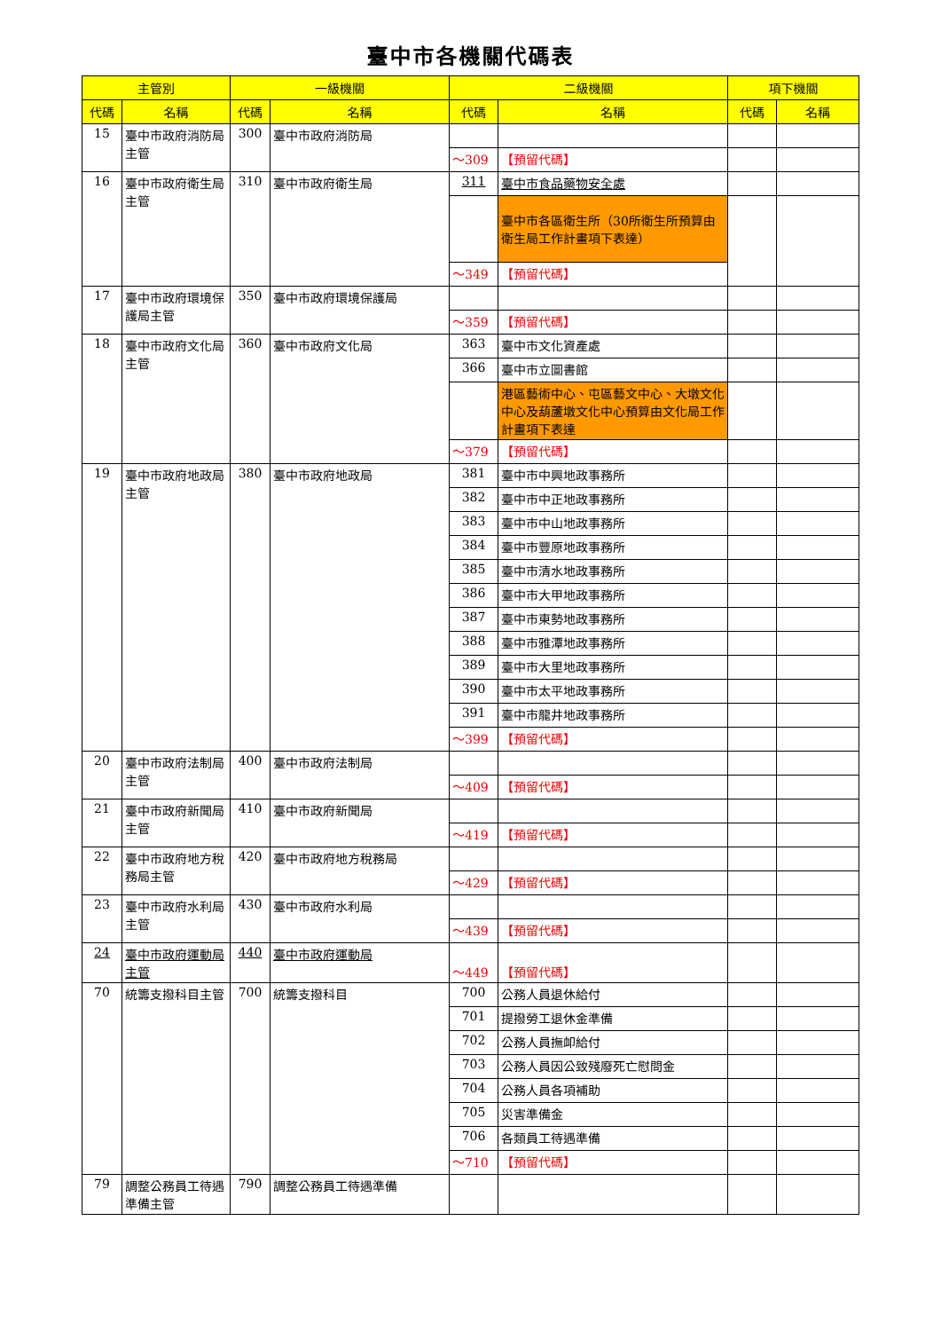臺中市各機關代碼表
| 主管別 | | 一級機關 | | 二級機關 | | 項下機關 | |
| --- | --- | --- | --- | --- | --- | --- | --- |
| 代碼 | 名稱 | 代碼 | 名稱 | 代碼 | 名稱 | 代碼 | 名稱 |
| 15 | 臺中市政府消防局主管 | 300 | 臺中市政府消防局 | | | | |
| | | | | ～309 | 【預留代碼】 | | |
| 16 | 臺中市政府衛生局主管 | 310 | 臺中市政府衛生局 | 311 | 臺中市食品藥物安全處 | | |
| | | | | | 臺中市各區衛生所（30所衛生所預算由衛生局工作計畫項下表達） | | |
| | | | | ～349 | 【預留代碼】 | | |
| 17 | 臺中市政府環境保護局主管 | 350 | 臺中市政府環境保護局 | | | | |
| | | | | ～359 | 【預留代碼】 | | |
| 18 | 臺中市政府文化局主管 | 360 | 臺中市政府文化局 | 363 | 臺中市文化資產處 | | |
| | | | | 366 | 臺中市立圖書館 | | |
| | | | | | 港區藝術中心、屯區藝文中心、大墩文化中心及葫蘆墩文化中心預算由文化局工作計畫項下表達 | | |
| | | | | ～379 | 【預留代碼】 | | |
| 19 | 臺中市政府地政局主管 | 380 | 臺中市政府地政局 | 381 | 臺中市中興地政事務所 | | |
| | | | | 382 | 臺中市中正地政事務所 | | |
| | | | | 383 | 臺中市中山地政事務所 | | |
| | | | | 384 | 臺中市豐原地政事務所 | | |
| | | | | 385 | 臺中市清水地政事務所 | | |
| | | | | 386 | 臺中市大甲地政事務所 | | |
| | | | | 387 | 臺中市東勢地政事務所 | | |
| | | | | 388 | 臺中市雅潭地政事務所 | | |
| | | | | 389 | 臺中市大里地政事務所 | | |
| | | | | 390 | 臺中市太平地政事務所 | | |
| | | | | 391 | 臺中市龍井地政事務所 | | |
| | | | | ～399 | 【預留代碼】 | | |
| 20 | 臺中市政府法制局主管 | 400 | 臺中市政府法制局 | | | | |
| | | | | ～409 | 【預留代碼】 | | |
| 21 | 臺中市政府新聞局主管 | 410 | 臺中市政府新聞局 | | | | |
| | | | | ～419 | 【預留代碼】 | | |
| 22 | 臺中市政府地方稅務局主管 | 420 | 臺中市政府地方稅務局 | | | | |
| | | | | ～429 | 【預留代碼】 | | |
| 23 | 臺中市政府水利局主管 | 430 | 臺中市政府水利局 | | | | |
| | | | | ～439 | 【預留代碼】 | | |
| 24 | 臺中市政府運動局主管 | 440 | 臺中市政府運動局 | ～449 | 【預留代碼】 | | |
| 70 | 統籌支撥科目主管 | 700 | 統籌支撥科目 | 700 | 公務人員退休給付 | | |
| | | | | 701 | 提撥勞工退休金準備 | | |
| | | | | 702 | 公務人員撫卹給付 | | |
| | | | | 703 | 公務人員因公致殘廢死亡慰問金 | | |
| | | | | 704 | 公務人員各項補助 | | |
| | | | | 705 | 災害準備金 | | |
| | | | | 706 | 各類員工待遇準備 | | |
| | | | | ～710 | 【預留代碼】 | | |
| 79 | 調整公務員工待遇準備主管 | 790 | 調整公務員工待遇準備 | | | | |